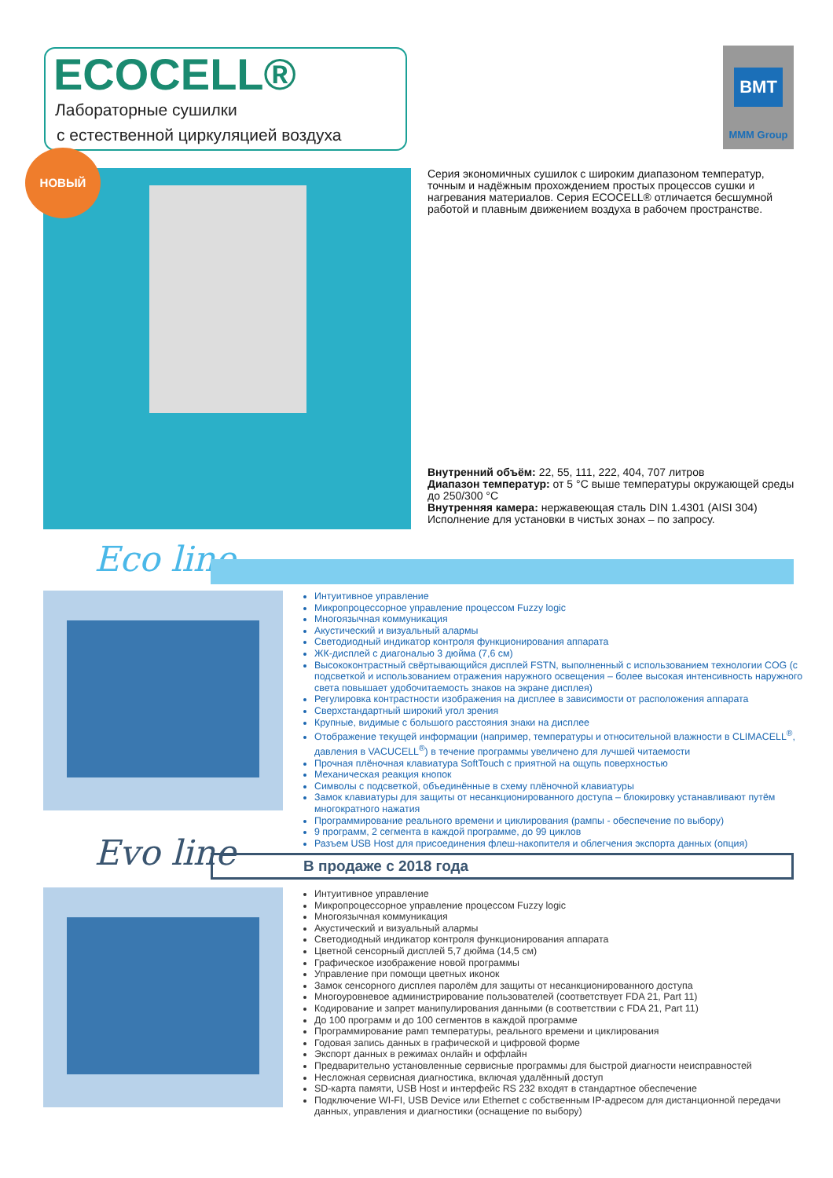ECOCELL®
Лабораторные сушилки
с естественной циркуляцией воздуха
BMT
MMM Group
НОВЫЙ
Серия экономичных сушилок с широким диапазоном температур, точным и надёжным прохождением простых процессов сушки и нагревания материалов. Серия ECOCELL® отличается бесшумной работой и плавным движением воздуха в рабочем пространстве.
Внутренний объём: 22, 55, 111, 222, 404, 707 литров
Диапазон температур: от 5 °C выше температуры окружающей среды до 250/300 °C
Внутренняя камера: нержавеющая сталь DIN 1.4301 (AISI 304)
Исполнение для установки в чистых зонах – по запросу.
Eco line
Интуитивное управление
Микропроцессорное управление процессом Fuzzy logic
Многоязычная коммуникация
Акустический и визуальный алармы
Светодиодный индикатор контроля функционирования аппарата
ЖК-дисплей с диагональю 3 дюйма (7,6 см)
Высококонтрастный свёртывающийся дисплей FSTN, выполненный с использованием технологии COG (с подсветкой и использованием отражения наружного освещения – более высокая интенсивность наружного света повышает удобочитаемость знаков на экране дисплея)
Регулировка контрастности изображения на дисплее в зависимости от расположения аппарата
Сверхстандартный широкий угол зрения
Крупные, видимые с большого расстояния знаки на дисплее
Отображение текущей информации (например, температуры и относительной влажности в CLIMACELL<sup>®</sup>, давления в VACUCELL<sup>®</sup>) в течение программы увеличено для лучшей читаемости
Прочная плёночная клавиатура SoftTouch с приятной на ощупь поверхностью
Механическая реакция кнопок
Символы с подсветкой, объединённые в схему плёночной клавиатуры
Замок клавиатуры для защиты от несанкционированного доступа – блокировку устанавливают путём многократного нажатия
Программирование реального времени и циклирования (рампы - обеспечение по выбору)
9 программ, 2 сегмента в каждой программе, до 99 циклов
Разъем USB Host для присоединения флеш-накопителя и облегчения экспорта данных (опция)
Evo line В продаже с 2018 года
Интуитивное управление
Микропроцессорное управление процессом Fuzzy logic
Многоязычная коммуникация
Акустический и визуальный алармы
Светодиодный индикатор контроля функционирования аппарата
Цветной сенсорный дисплей 5,7 дюйма (14,5 см)
Графическое изображение новой программы
Управление при помощи цветных иконок
Замок сенсорного дисплея паролём для защиты от несанкционированного доступа
Многоуровневое администрирование пользователей (соответствует FDA 21, Part 11)
Кодирование и запрет манипулирования данными (в соответствии с FDA 21, Part 11)
До 100 программ и до 100 сегментов в каждой программе
Программирование рамп температуры, реального времени и циклирования
Годовая запись данных в графической и цифровой форме
Экспорт данных в режимах онлайн и оффлайн
Предварительно установленные сервисные программы для быстрой диагности неисправностей
Несложная сервисная диагностика, включая удалённый доступ
SD-карта памяти, USB Host и интерфейс RS 232 входят в стандартное обеспечение
Подключение WI-FI, USB Device или Ethernet с собственным IP-адресом для дистанционной передачи данных, управления и диагностики (оснащение по выбору)